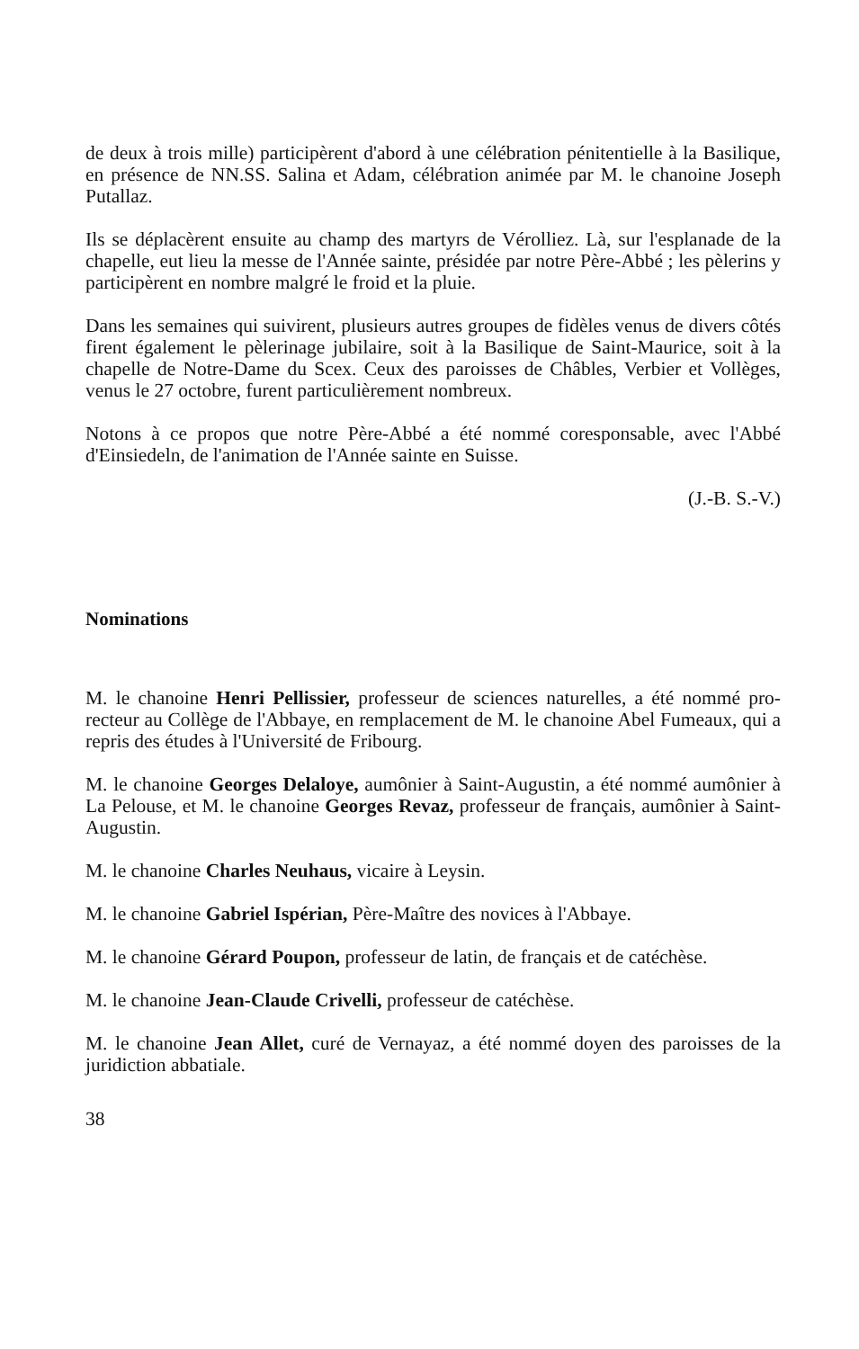de deux à trois mille) participèrent d'abord à une célébration pénitentielle à la Basilique, en présence de NN.SS. Salina et Adam, célébration animée par M. le chanoine Joseph Putallaz.
Ils se déplacèrent ensuite au champ des martyrs de Vérolliez. Là, sur l'esplanade de la chapelle, eut lieu la messe de l'Année sainte, présidée par notre Père-Abbé ; les pèlerins y participèrent en nombre malgré le froid et la pluie.
Dans les semaines qui suivirent, plusieurs autres groupes de fidèles venus de divers côtés firent également le pèlerinage jubilaire, soit à la Basilique de Saint-Maurice, soit à la chapelle de Notre-Dame du Scex. Ceux des paroisses de Châbles, Verbier et Vollèges, venus le 27 octobre, furent particulièrement nombreux.
Notons à ce propos que notre Père-Abbé a été nommé coresponsable, avec l'Abbé d'Einsiedeln, de l'animation de l'Année sainte en Suisse.
(J.-B. S.-V.)
Nominations
M. le chanoine Henri Pellissier, professeur de sciences naturelles, a été nommé pro-recteur au Collège de l'Abbaye, en remplacement de M. le chanoine Abel Fumeaux, qui a repris des études à l'Université de Fribourg.
M. le chanoine Georges Delaloye, aumônier à Saint-Augustin, a été nommé aumônier à La Pelouse, et M. le chanoine Georges Revaz, professeur de français, aumônier à Saint-Augustin.
M. le chanoine Charles Neuhaus, vicaire à Leysin.
M. le chanoine Gabriel Ispérian, Père-Maître des novices à l'Abbaye.
M. le chanoine Gérard Poupon, professeur de latin, de français et de catéchèse.
M. le chanoine Jean-Claude Crivelli, professeur de catéchèse.
M. le chanoine Jean Allet, curé de Vernayaz, a été nommé doyen des paroisses de la juridiction abbatiale.
38